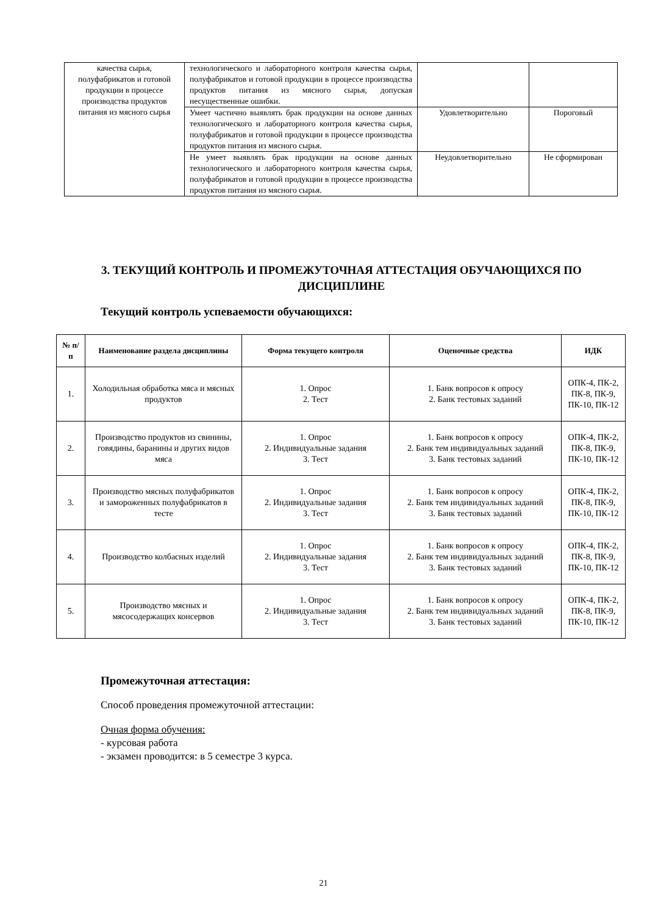| качества сырья, полуфабрикатов и готовой продукции в процессе производства продуктов питания из мясного сырья | технологического и лабораторного контроля качества сырья, полуфабрикатов и готовой продукции в процессе производства продуктов питания из мясного сырья, допуская несущественные ошибки. | | |
| | Умеет частично выявлять брак продукции на основе данных технологического и лабораторного контроля качества сырья, полуфабрикатов и готовой продукции в процессе производства продуктов питания из мясного сырья. | Удовлетворительно | Пороговый |
| | Не умеет выявлять брак продукции на основе данных технологического и лабораторного контроля качества сырья, полуфабрикатов и готовой продукции в процессе производства продуктов питания из мясного сырья. | Неудовлетворительно | Не сформирован |
3. ТЕКУЩИЙ КОНТРОЛЬ И ПРОМЕЖУТОЧНАЯ АТТЕСТАЦИЯ ОБУЧАЮЩИХСЯ ПО ДИСЦИПЛИНЕ
Текущий контроль успеваемости обучающихся:
| № п/п | Наименование раздела дисциплины | Форма текущего контроля | Оценочные средства | ИДК |
| --- | --- | --- | --- | --- |
| 1. | Холодильная обработка мяса и мясных продуктов | 1. Опрос 2. Тест | 1. Банк вопросов к опросу 2. Банк тестовых заданий | ОПК-4, ПК-2, ПК-8, ПК-9, ПК-10, ПК-12 |
| 2. | Производство продуктов из свинины, говядины, баранины и других видов мяса | 1. Опрос 2. Индивидуальные задания 3. Тест | 1. Банк вопросов к опросу 2. Банк тем индивидуальных заданий 3. Банк тестовых заданий | ОПК-4, ПК-2, ПК-8, ПК-9, ПК-10, ПК-12 |
| 3. | Производство мясных полуфабрикатов и замороженных полуфабрикатов в тесте | 1. Опрос 2. Индивидуальные задания 3. Тест | 1. Банк вопросов к опросу 2. Банк тем индивидуальных заданий 3. Банк тестовых заданий | ОПК-4, ПК-2, ПК-8, ПК-9, ПК-10, ПК-12 |
| 4. | Производство колбасных изделий | 1. Опрос 2. Индивидуальные задания 3. Тест | 1. Банк вопросов к опросу 2. Банк тем индивидуальных заданий 3. Банк тестовых заданий | ОПК-4, ПК-2, ПК-8, ПК-9, ПК-10, ПК-12 |
| 5. | Производство мясных и мясосодержащих консервов | 1. Опрос 2. Индивидуальные задания 3. Тест | 1. Банк вопросов к опросу 2. Банк тем индивидуальных заданий 3. Банк тестовых заданий | ОПК-4, ПК-2, ПК-8, ПК-9, ПК-10, ПК-12 |
Промежуточная аттестация:
Способ проведения промежуточной аттестации:
Очная форма обучения:
- курсовая работа
- экзамен проводится: в 5 семестре 3 курса.
21